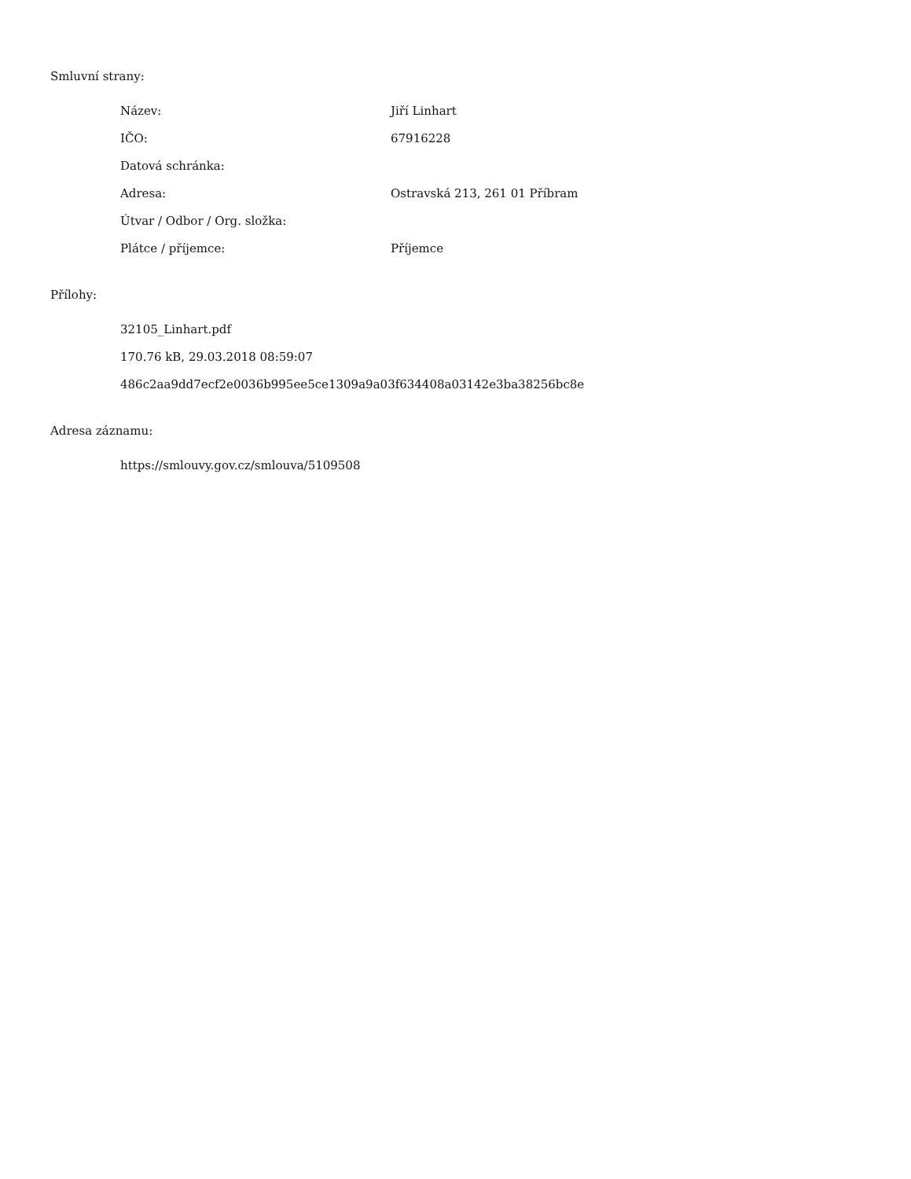Smluvní strany:
| Název: | Jiří Linhart |
| IČO: | 67916228 |
| Datová schránka: | |
| Adresa: | Ostravská 213, 261 01 Příbram |
| Útvar / Odbor / Org. složka: | |
| Plátce / příjemce: | Příjemce |
Přílohy:
32105_Linhart.pdf
170.76 kB, 29.03.2018 08:59:07
486c2aa9dd7ecf2e0036b995ee5ce1309a9a03f634408a03142e3ba38256bc8e
Adresa záznamu:
https://smlouvy.gov.cz/smlouva/5109508